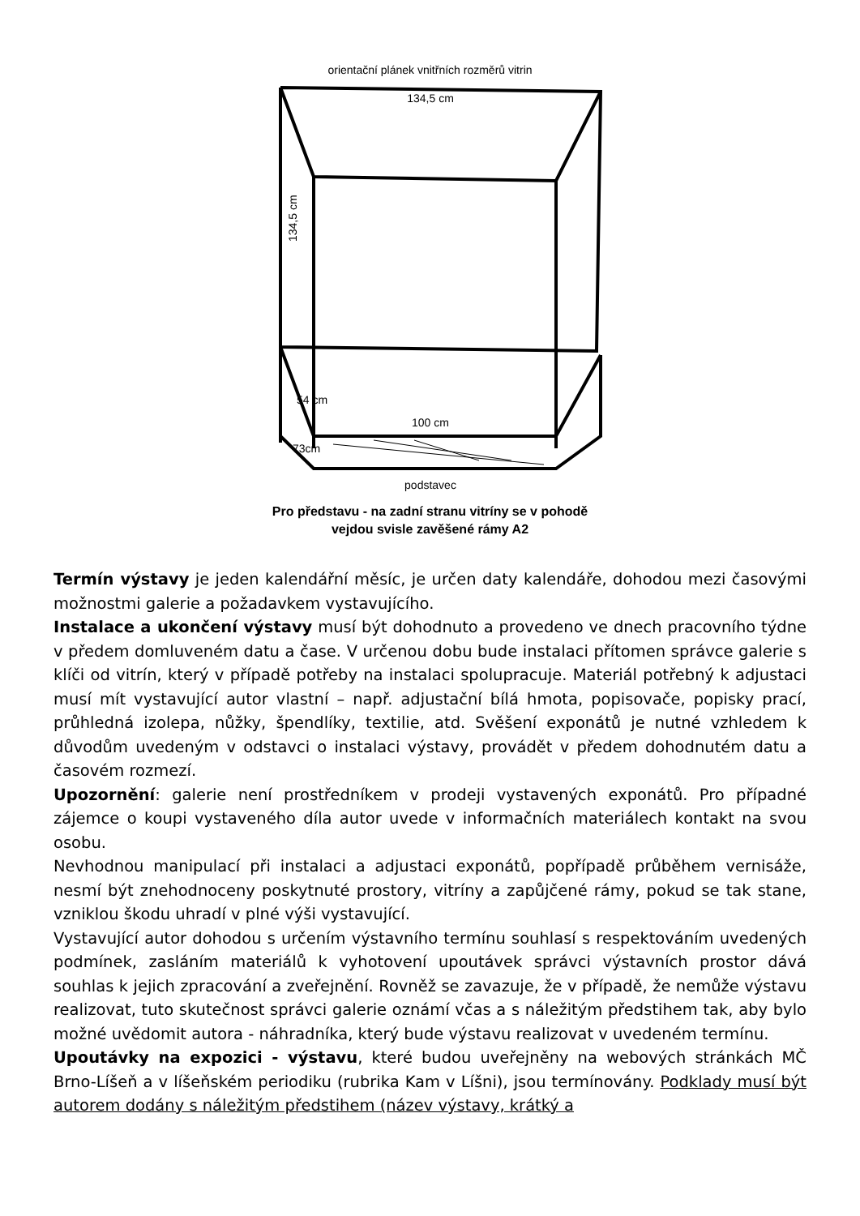orientační plánek vnitřních rozměrů vitrin
134,5 cm
100 cm
134,5 cm
54 cm
73cm
podstavec
Pro představu - na zadní stranu vitríny se v pohodě
vejdou svisle zavěšené rámy A2
Termín výstavy je jeden kalendářní měsíc, je určen daty kalendáře, dohodou mezi časovými možnostmi galerie a požadavkem vystavujícího.
Instalace a ukončení výstavy musí být dohodnuto a provedeno ve dnech pracovního týdne v předem domluveném datu a čase. V určenou dobu bude instalaci přítomen správce galerie s klíči od vitrín, který v případě potřeby na instalaci spolupracuje. Materiál potřebný k adjustaci musí mít vystavující autor vlastní – např. adjustační bílá hmota, popisovače, popisky prací, průhledná izolepa, nůžky, špendlíky, textilie, atd. Svěšení exponátů je nutné vzhledem k důvodům uvedeným v odstavci o instalaci výstavy, provádět v předem dohodnutém datu a časovém rozmezí.
Upozornění: galerie není prostředníkem v prodeji vystavených exponátů. Pro případné zájemce o koupi vystaveného díla autor uvede v informačních materiálech kontakt na svou osobu.
Nevhodnou manipulací při instalaci a adjustaci exponátů, popřípadě průběhem vernisáže, nesmí být znehodnoceny poskytnuté prostory, vitríny a zapůjčené rámy, pokud se tak stane, vzniklou škodu uhradí v plné výši vystavující.
Vystavující autor dohodou s určením výstavního termínu souhlasí s respektováním uvedených podmínek, zasláním materiálů k vyhotovení upoutávek správci výstavních prostor dává souhlas k jejich zpracování a zveřejnění. Rovněž se zavazuje, že v případě, že nemůže výstavu realizovat, tuto skutečnost správci galerie oznámí včas a s náležitým předstihem tak, aby bylo možné uvědomit autora - náhradníka, který bude výstavu realizovat v uvedeném termínu.
Upoutávky na expozici - výstavu, které budou uveřejněny na webových stránkách MČ Brno-Líšeň a v líšeňském periodiku (rubrika Kam v Líšni), jsou termínovány. Podklady musí být autorem dodány s náležitým předstihem (název výstavy, krátký a